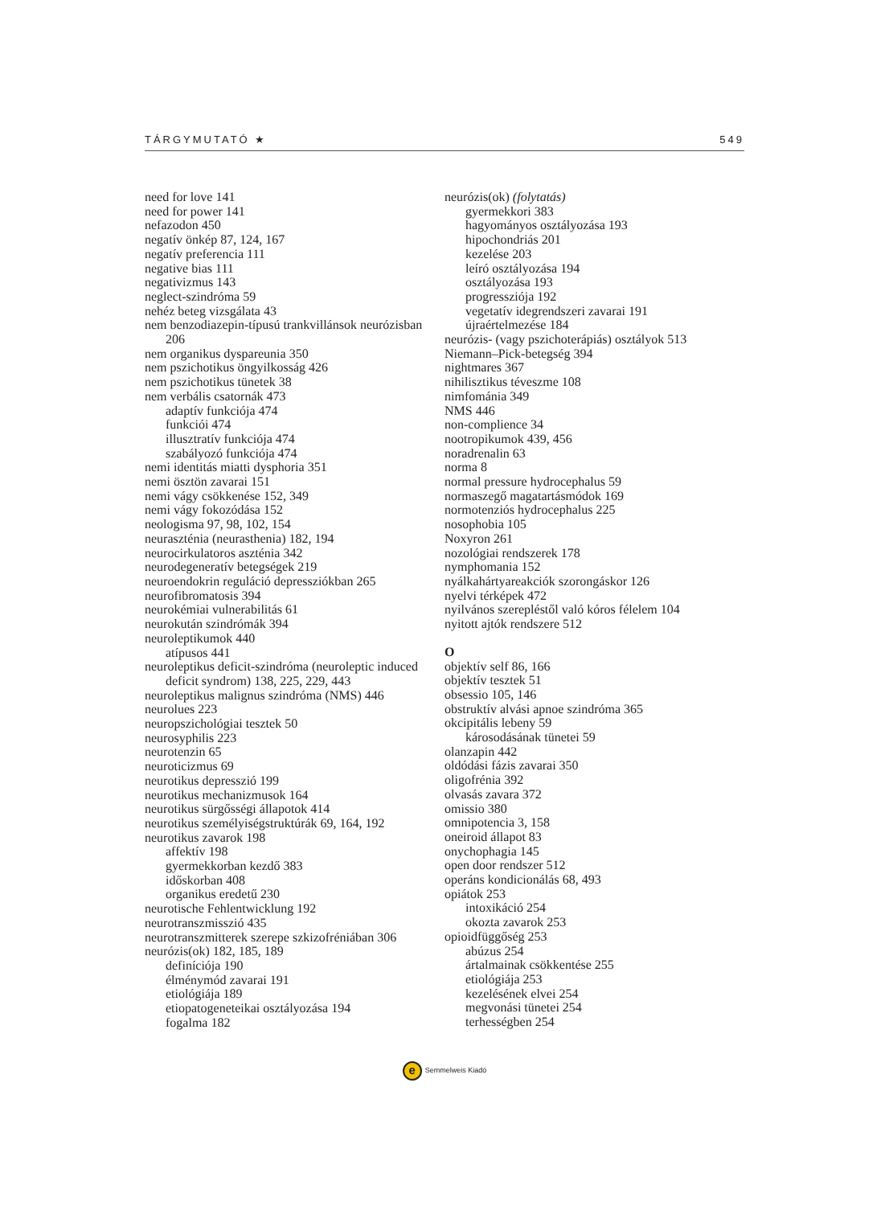TÁRGYMUTATÓ ★ 549
need for love 141
need for power 141
nefazodon 450
negatív önkép 87, 124, 167
negatív preferencia 111
negative bias 111
negativizmus 143
neglect-szindróma 59
nehéz beteg vizsgálata 43
nem benzodiazepin-típusú trankvillánsok neurózisban 206
nem organikus dyspareunia 350
nem pszichotikus öngyilkosság 426
nem pszichotikus tünetek 38
nem verbális csatornák 473
adaptív funkciója 474
funkciói 474
illusztratív funkciója 474
szabályozó funkciója 474
nemi identitás miatti dysphoria 351
nemi ösztön zavarai 151
nemi vágy csökkenése 152, 349
nemi vágy fokozódása 152
neologisma 97, 98, 102, 154
neuraszténia (neurasthenia) 182, 194
neurocirkulatoros aszténia 342
neurodegeneratív betegségek 219
neuroendokrin reguláció depressziókban 265
neurofibromatosis 394
neurokémiai vulnerabilitás 61
neurokután szindrómák 394
neuroleptikumok 440
atípusos 441
neuroleptikus deficit-szindróma (neuroleptic induced deficit syndrom) 138, 225, 229, 443
neuroleptikus malignus szindróma (NMS) 446
neurolues 223
neuropszichológiai tesztek 50
neurosyphilis 223
neurotenzin 65
neuroticizmus 69
neurotikus depresszió 199
neurotikus mechanizmusok 164
neurotikus sürgősségi állapotok 414
neurotikus személyiségstruktúrák 69, 164, 192
neurotikus zavarok 198
affektív 198
gyermekkorban kezdő 383
időskorban 408
organikus eredetű 230
neurotische Fehlentwicklung 192
neurotranszmisszió 435
neurotranszmitterek szerepe szkizofréniában 306
neurózis(ok) 182, 185, 189
definíciója 190
élménymód zavarai 191
etiológiája 189
etiopatogeneteikai osztályozása 194
fogalma 182
neurózis(ok) (folytatás)
gyermekkori 383
hagyományos osztályozása 193
hipochondriás 201
kezelése 203
leíró osztályozása 194
osztályozása 193
progressziója 192
vegetatív idegrendszeri zavarai 191
újraértelmezése 184
neurózis- (vagy pszichoterápiás) osztályok 513
Niemann–Pick-betegség 394
nightmares 367
nihilisztikus téveszme 108
nimfománia 349
NMS 446
non-complience 34
nootropikumok 439, 456
noradrenalin 63
norma 8
normal pressure hydrocephalus 59
normaszegő magatartásmódok 169
normotenziós hydrocephalus 225
nosophobia 105
Noxyron 261
nozológiai rendszerek 178
nymphomania 152
nyálkahártyareakciók szorongáskor 126
nyelvi térképek 472
nyilvános szerepléstől való kóros félelem 104
nyitott ajtók rendszere 512
O
objektív self 86, 166
objektív tesztek 51
obsessio 105, 146
obstruktív alvási apnoe szindróma 365
okcipitális lebeny 59
károsodásának tünetei 59
olanzapin 442
oldódási fázis zavarai 350
oligofrénia 392
olvasás zavara 372
omissio 380
omnipotencia 3, 158
oneiroid állapot 83
onychophagia 145
open door rendszer 512
operáns kondicionálás 68, 493
opiátok 253
intoxikáció 254
okozta zavarok 253
opioidfüggőség 253
abúzus 254
ártalmainak csökkentése 255
etiológiája 253
kezelésének elvei 254
megvonási tünetei 254
terhességben 254
e Semmelweis Kiadó